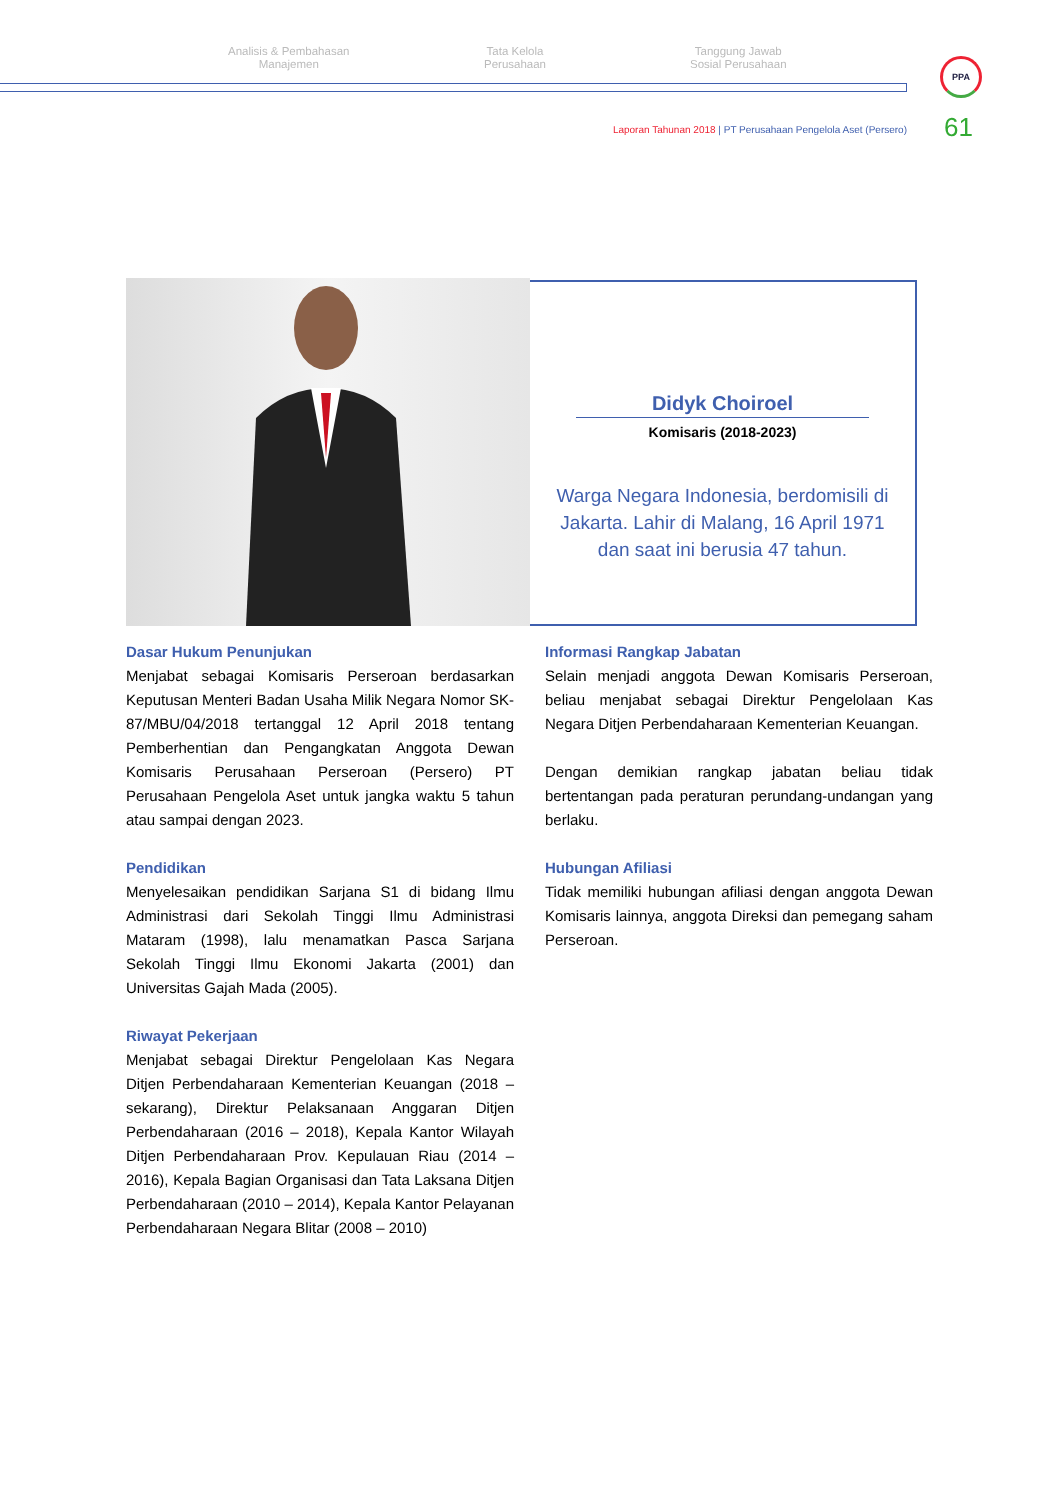Analisis & Pembahasan
Manajemen
Tata Kelola
Perusahaan
Tanggung Jawab
Sosial Perusahaan
PPA
Laporan Tahunan 2018 | PT Perusahaan Pengelola Aset (Persero)
61
Didyk Choiroel
Komisaris (2018-2023)
Warga Negara Indonesia, berdomisili di Jakarta. Lahir di Malang, 16 April 1971 dan saat ini berusia 47 tahun.
Dasar Hukum Penunjukan
Menjabat sebagai Komisaris Perseroan berdasarkan Keputusan Menteri Badan Usaha Milik Negara Nomor SK-87/MBU/04/2018 tertanggal 12 April 2018 tentang Pemberhentian dan Pengangkatan Anggota Dewan Komisaris Perusahaan Perseroan (Persero) PT Perusahaan Pengelola Aset untuk jangka waktu 5 tahun atau sampai dengan 2023.
Pendidikan
Menyelesaikan pendidikan Sarjana S1 di bidang Ilmu Administrasi dari Sekolah Tinggi Ilmu Administrasi Mataram (1998), lalu menamatkan Pasca Sarjana Sekolah Tinggi Ilmu Ekonomi Jakarta (2001) dan Universitas Gajah Mada (2005).
Riwayat Pekerjaan
Menjabat sebagai Direktur Pengelolaan Kas Negara Ditjen Perbendaharaan Kementerian Keuangan (2018 – sekarang), Direktur Pelaksanaan Anggaran Ditjen Perbendaharaan (2016 – 2018), Kepala Kantor Wilayah Ditjen Perbendaharaan Prov. Kepulauan Riau (2014 – 2016), Kepala Bagian Organisasi dan Tata Laksana Ditjen Perbendaharaan (2010 – 2014), Kepala Kantor Pelayanan Perbendaharaan Negara Blitar (2008 – 2010)
Informasi Rangkap Jabatan
Selain menjadi anggota Dewan Komisaris Perseroan, beliau menjabat sebagai Direktur Pengelolaan Kas Negara Ditjen Perbendaharaan Kementerian Keuangan.
Dengan demikian rangkap jabatan beliau tidak bertentangan pada peraturan perundang-undangan yang berlaku.
Hubungan Afiliasi
Tidak memiliki hubungan afiliasi dengan anggota Dewan Komisaris lainnya, anggota Direksi dan pemegang saham Perseroan.